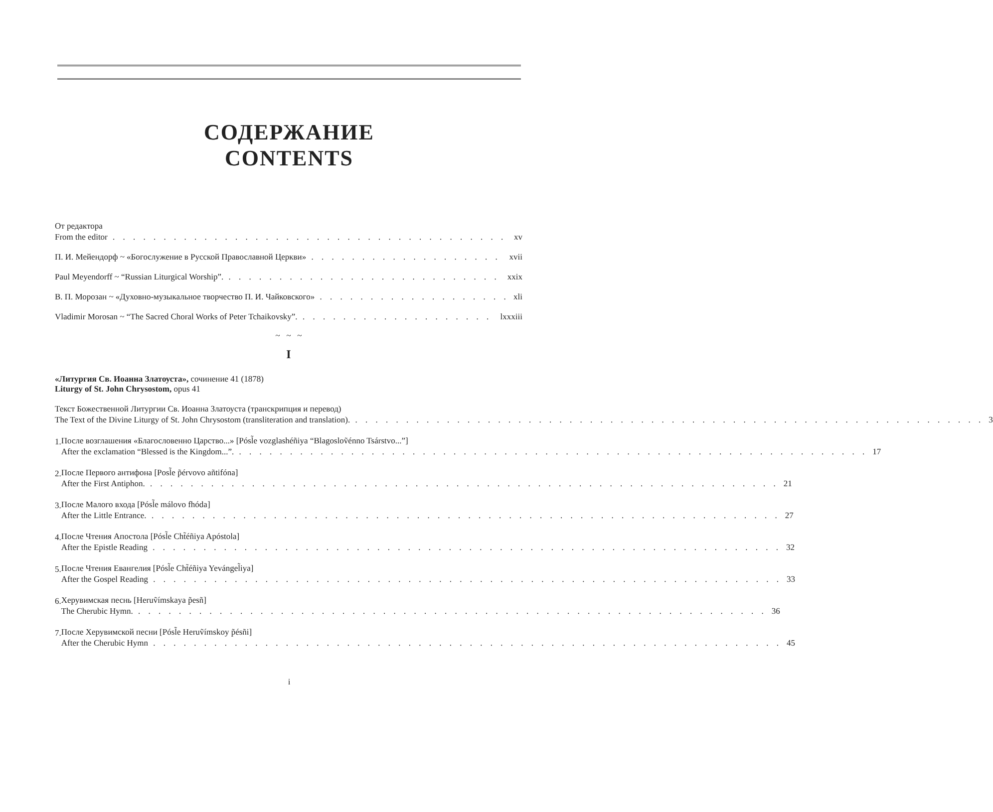СОДЕРЖАНИЕ
CONTENTS
От редактора
From the editor xv
П. И. Мейендорф ~ «Богослужение в Русской Православной Церкви» xvii
Paul Meyendorff ~ “Russian Liturgical Worship”. xxix
В. П. Морозан ~ «Духовно-музыкальное творчество П. И. Чайковского» xli
Vladimir Morosan ~ “The Sacred Choral Works of Peter Tchaikovsky”. lxxxiii
~ ~ ~
I
«Литургия Св. Иоанна Златоуста», сочинение 41 (1878)
Liturgy of St. John Chrysostom, opus 41
Текст Божественной Литургии Св. Иоанна Златоуста (транскрипция и перевод)
The Text of the Divine Liturgy of St. John Chrysostom (transliteration and translation). 3
1.
После возглашения «Благословенно Царство...» [Pósl̃e vozglashéñiya “Blagosloṽénno Tsárstvo...”]
After the exclamation “Blessed is the Kingdom...”. 17
2.
После Первого антифона [Posl̃e p̃érvovo añtifóna]
After the First Antiphon. 21
3.
После Малого входа [Pósl̃e málovo fhóda]
After the Little Entrance. 27
4.
После Чтения Апостола [Pósl̃e Cht̃éñiya Apóstola]
After the Epistle Reading 32
5.
После Чтения Евангелия [Pósl̃e Cht̃éñiya Yevángel̃iya]
After the Gospel Reading 33
6.
Херувимская песнь [Heruṽímskaya p̃esñ]
The Cherubic Hymn. 36
7.
После Херувимской песни [Pósl̃e Heruṽímskoy p̃ésñi]
After the Cherubic Hymn 45
i